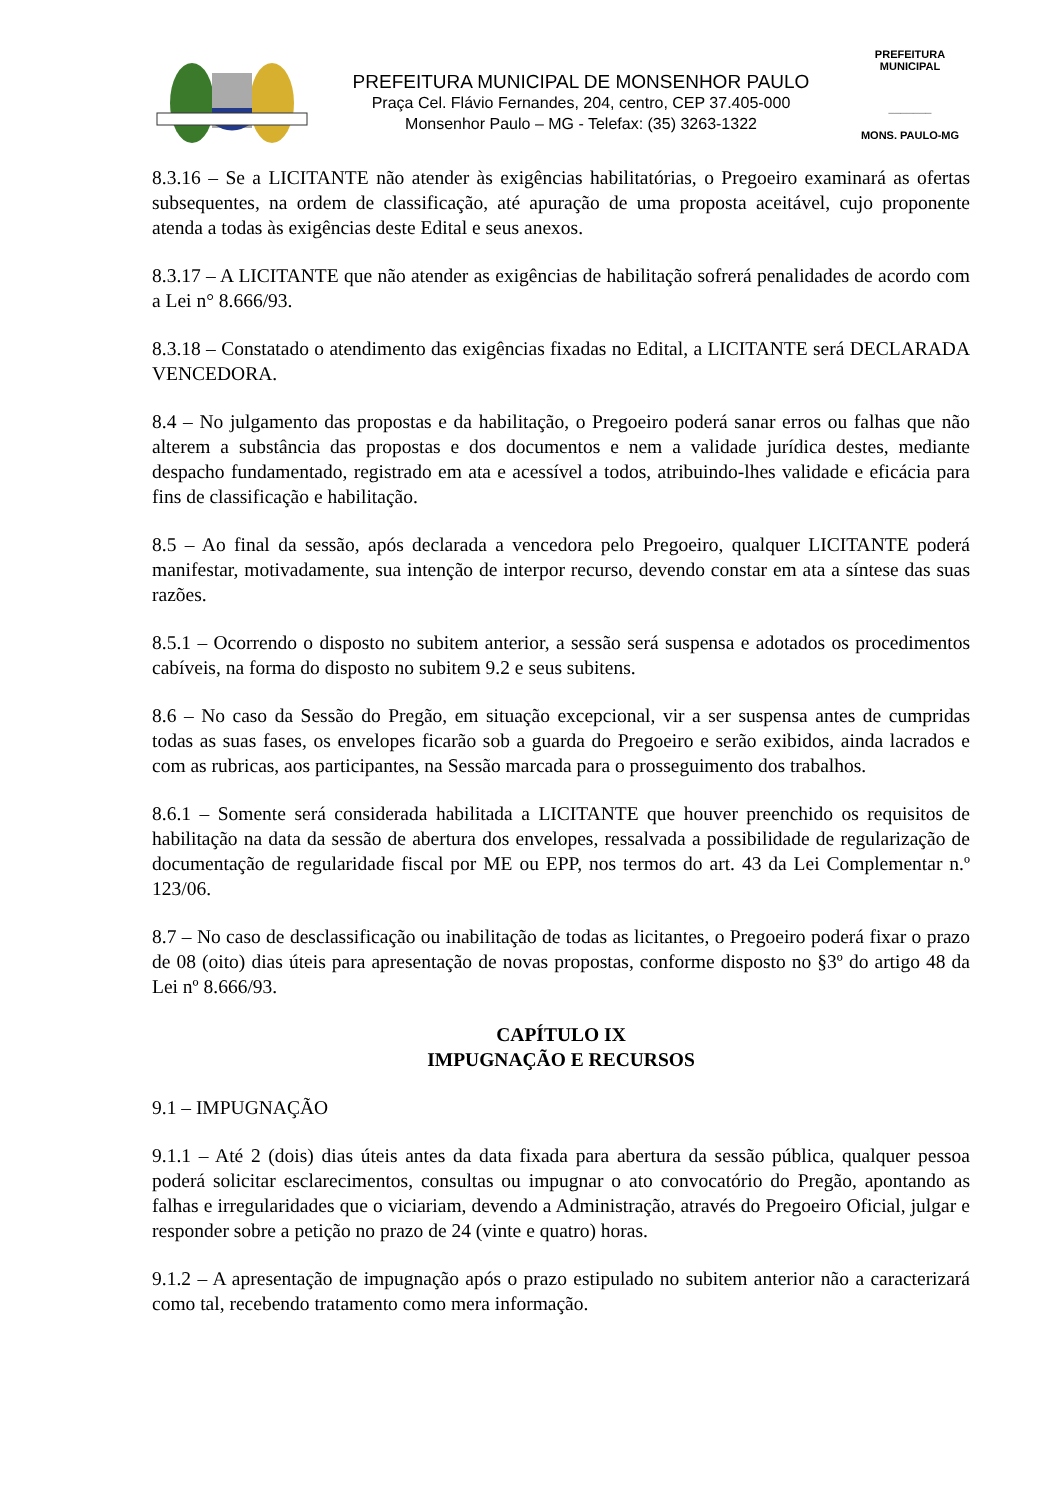PREFEITURA MUNICIPAL DE MONSENHOR PAULO
Praça Cel. Flávio Fernandes, 204, centro, CEP 37.405-000
Monsenhor Paulo – MG - Telefax: (35) 3263-1322
PREFEITURA MUNICIPAL
_______
MONS. PAULO-MG
8.3.16 – Se a LICITANTE não atender às exigências habilitatórias, o Pregoeiro examinará as ofertas subsequentes, na ordem de classificação, até apuração de uma proposta aceitável, cujo proponente atenda a todas às exigências deste Edital e seus anexos.
8.3.17 – A LICITANTE que não atender as exigências de habilitação sofrerá penalidades de acordo com a Lei n° 8.666/93.
8.3.18 – Constatado o atendimento das exigências fixadas no Edital, a LICITANTE será DECLARADA VENCEDORA.
8.4 – No julgamento das propostas e da habilitação, o Pregoeiro poderá sanar erros ou falhas que não alterem a substância das propostas e dos documentos e nem a validade jurídica destes, mediante despacho fundamentado, registrado em ata e acessível a todos, atribuindo-lhes validade e eficácia para fins de classificação e habilitação.
8.5 – Ao final da sessão, após declarada a vencedora pelo Pregoeiro, qualquer LICITANTE poderá manifestar, motivadamente, sua intenção de interpor recurso, devendo constar em ata a síntese das suas razões.
8.5.1 – Ocorrendo o disposto no subitem anterior, a sessão será suspensa e adotados os procedimentos cabíveis, na forma do disposto no subitem 9.2 e seus subitens.
8.6 – No caso da Sessão do Pregão, em situação excepcional, vir a ser suspensa antes de cumpridas todas as suas fases, os envelopes ficarão sob a guarda do Pregoeiro e serão exibidos, ainda lacrados e com as rubricas, aos participantes, na Sessão marcada para o prosseguimento dos trabalhos.
8.6.1 – Somente será considerada habilitada a LICITANTE que houver preenchido os requisitos de habilitação na data da sessão de abertura dos envelopes, ressalvada a possibilidade de regularização de documentação de regularidade fiscal por ME ou EPP, nos termos do art. 43 da Lei Complementar n.º 123/06.
8.7 – No caso de desclassificação ou inabilitação de todas as licitantes, o Pregoeiro poderá fixar o prazo de 08 (oito) dias úteis para apresentação de novas propostas, conforme disposto no §3º do artigo 48 da Lei nº 8.666/93.
CAPÍTULO IX
IMPUGNAÇÃO E RECURSOS
9.1 – IMPUGNAÇÃO
9.1.1 – Até 2 (dois) dias úteis antes da data fixada para abertura da sessão pública, qualquer pessoa poderá solicitar esclarecimentos, consultas ou impugnar o ato convocatório do Pregão, apontando as falhas e irregularidades que o viciariam, devendo a Administração, através do Pregoeiro Oficial, julgar e responder sobre a petição no prazo de 24 (vinte e quatro) horas.
9.1.2 – A apresentação de impugnação após o prazo estipulado no subitem anterior não a caracterizará como tal, recebendo tratamento como mera informação.